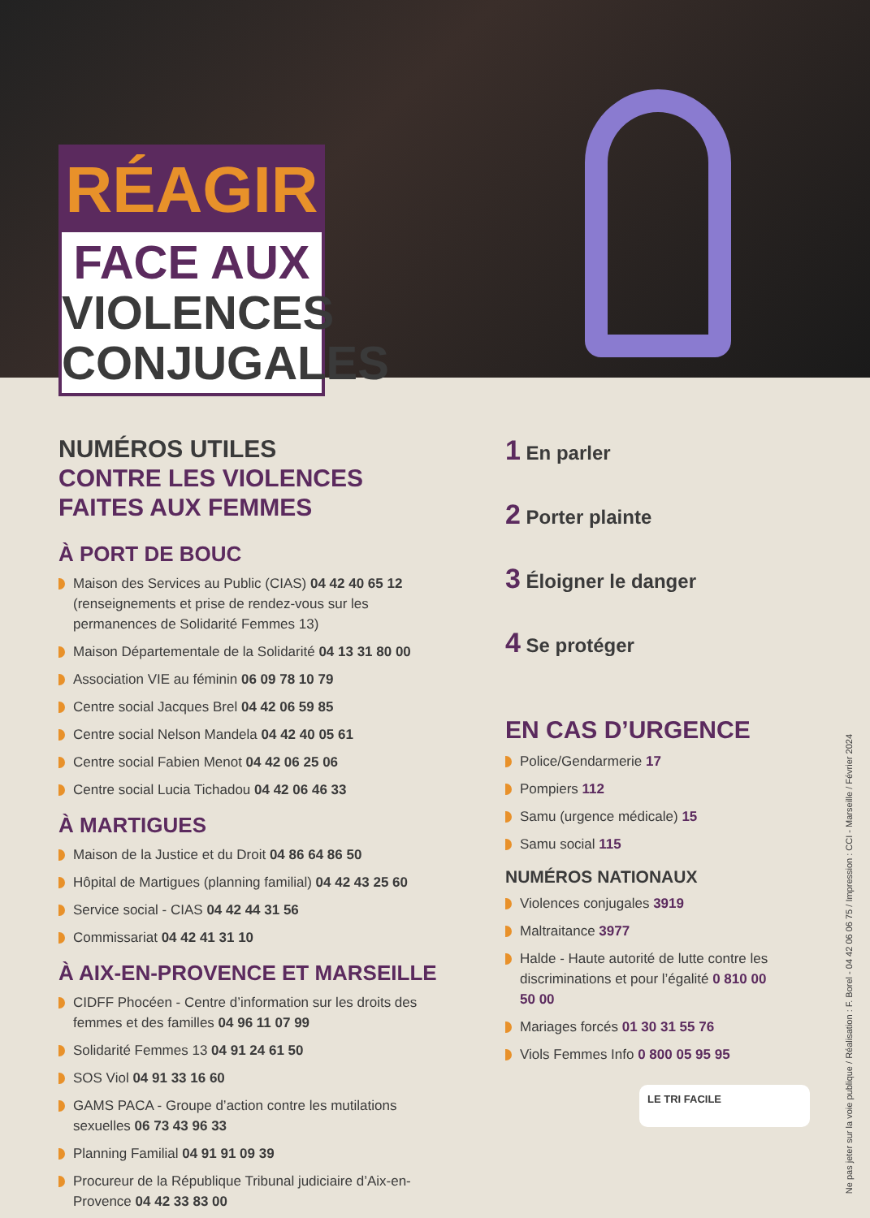RÉAGIR
FACE AUX
VIOLENCES
CONJUGALES
NUMÉROS UTILES
CONTRE LES VIOLENCES
FAITES AUX FEMMES
À PORT DE BOUC
Maison des Services au Public (CIAS) 04 42 40 65 12 (renseignements et prise de rendez-vous sur les permanences de Solidarité Femmes 13)
Maison Départementale de la Solidarité 04 13 31 80 00
Association VIE au féminin 06 09 78 10 79
Centre social Jacques Brel 04 42 06 59 85
Centre social Nelson Mandela 04 42 40 05 61
Centre social Fabien Menot 04 42 06 25 06
Centre social Lucia Tichadou 04 42 06 46 33
À MARTIGUES
Maison de la Justice et du Droit 04 86 64 86 50
Hôpital de Martigues (planning familial) 04 42 43 25 60
Service social - CIAS 04 42 44 31 56
Commissariat 04 42 41 31 10
À AIX-EN-PROVENCE ET MARSEILLE
CIDFF Phocéen - Centre d’information sur les droits des femmes et des familles 04 96 11 07 99
Solidarité Femmes 13 04 91 24 61 50
SOS Viol 04 91 33 16 60
GAMS PACA - Groupe d’action contre les mutilations sexuelles 06 73 43 96 33
Planning Familial 04 91 91 09 39
Procureur de la République Tribunal judiciaire d’Aix-en-Provence 04 42 33 83 00
1 En parler
2 Porter plainte
3 Éloigner le danger
4 Se protéger
EN CAS D’URGENCE
Police/Gendarmerie 17
Pompiers 112
Samu (urgence médicale) 15
Samu social 115
NUMÉROS NATIONAUX
Violences conjugales 3919
Maltraitance 3977
Halde - Haute autorité de lutte contre les discriminations et pour l’égalité 0 810 00 50 00
Mariages forcés 01 30 31 55 76
Viols Femmes Info 0 800 05 95 95
LE TRI FACILE
Ne pas jeter sur la voie publique / Réalisation : F. Borel - 04 42 06 06 75 / Impression : CCI - Marseille / Février 2024